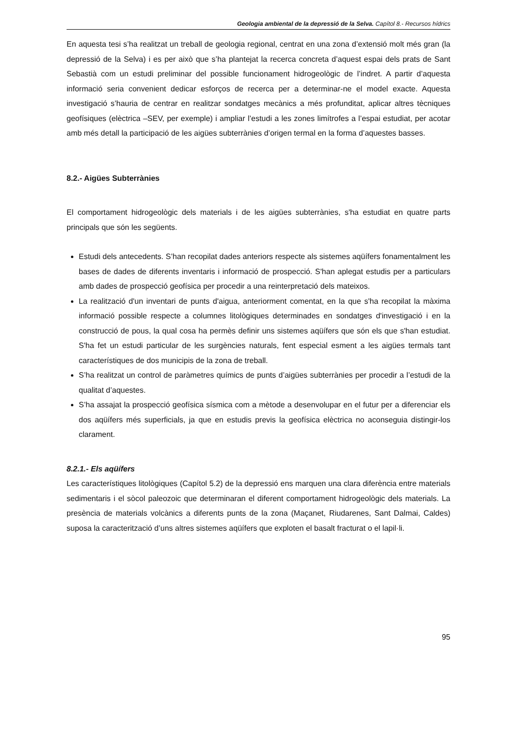Geologia ambiental de la depressió de la Selva. Capítol 8.- Recursos hídrics
En aquesta tesi s’ha realitzat un treball de geologia regional, centrat en una zona d’extensió molt més gran (la depressió de la Selva) i es per això que s’ha plantejat la recerca concreta d’aquest espai dels prats de Sant Sebastià com un estudi preliminar del possible funcionament hidrogeològic de l’indret. A partir d’aquesta informació seria convenient dedicar esforços de recerca per a determinar-ne el model exacte. Aquesta investigació s’hauria de centrar en realitzar sondatges mecànics a més profunditat, aplicar altres tècniques geofísiques (elèctrica –SEV, per exemple) i ampliar l’estudi a les zones limítrofes a l’espai estudiat, per acotar amb més detall la participació de les aigües subterrànies d’origen termal en la forma d’aquestes basses.
8.2.- Aigües Subterrànies
El comportament hidrogeològic dels materials i de les aigües subterrànies, s'ha estudiat en quatre parts principals que són les següents.
Estudi dels antecedents. S’han recopilat dades anteriors respecte als sistemes aqüífers fonamentalment les bases de dades de diferents inventaris i informació de prospecció. S'han aplegat estudis per a particulars amb dades de prospecció geofísica per procedir a una reinterpretació dels mateixos.
La realització d'un inventari de punts d'aigua, anteriorment comentat, en la que s'ha recopilat la màxima informació possible respecte a columnes litològiques determinades en sondatges d'investigació i en la construcció de pous, la qual cosa ha permès definir uns sistemes aqüífers que són els que s'han estudiat. S'ha fet un estudi particular de les surgències naturals, fent especial esment a les aigües termals tant característiques de dos municipis de la zona de treball.
S’ha realitzat un control de paràmetres químics de punts d’aigües subterrànies per procedir a l’estudi de la qualitat d’aquestes.
S’ha assajat la prospecció geofísica sísmica com a mètode a desenvolupar en el futur per a diferenciar els dos aqüífers més superficials, ja que en estudis previs la geofísica elèctrica no aconseguia distingir-los clarament.
8.2.1.- Els aqüífers
Les característiques litològiques (Capítol 5.2) de la depressió ens marquen una clara diferència entre materials sedimentaris i el sòcol paleozoic que determinaran el diferent comportament hidrogeològic dels materials. La presència de materials volcànics a diferents punts de la zona (Maçanet, Riudarenes, Sant Dalmai, Caldes) suposa la caracterització d’uns altres sistemes aqüífers que exploten el basalt fracturat o el lapil·li.
95